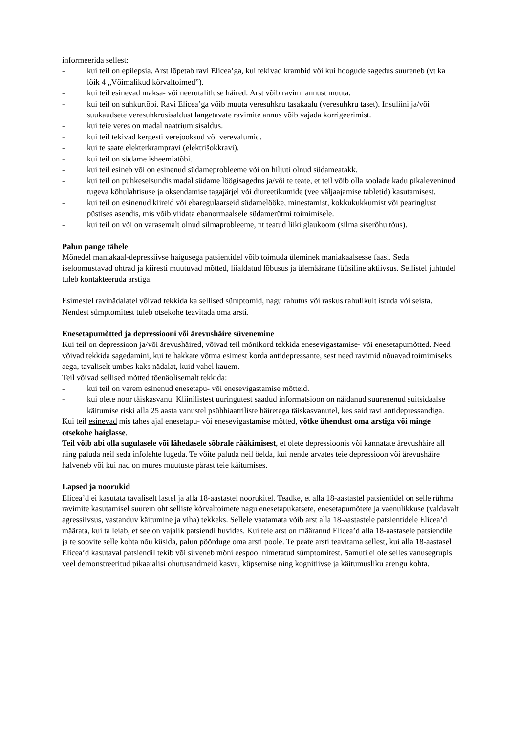informeerida sellest:
- kui teil on epilepsia. Arst lõpetab ravi Elicea’ga, kui tekivad krambid või kui hoogude sagedus suureneb (vt ka lõik 4 „Võimalikud kõrvaltoimed”).
- kui teil esinevad maksa- või neerutalitluse häired. Arst võib ravimi annust muuta.
- kui teil on suhkurtõbi. Ravi Elicea’ga võib muuta veresuhkru tasakaalu (veresuhkru taset). Insuliini ja/või suukaudsete veresuhkrusisaldust langetavate ravimite annus võib vajada korrigeerimist.
- kui teie veres on madal naatriumisisaldus.
- kui teil tekivad kergesti verejooksud või verevalumid.
- kui te saate elekterkrampravi (elektrišokkravi).
- kui teil on südame isheemiatõbi.
- kui teil esineb või on esinenud südameprobleeme või on hiljuti olnud südameatakk.
- kui teil on puhkeseisundis madal südame löögisagedus ja/või te teate, et teil võib olla soolade kadu pikaleveninud tugeva kõhulahtisuse ja oksendamise tagajärjel või diureetikumide (vee väljaajamise tabletid) kasutamisest.
- kui teil on esinenud kiireid või ebaregulaarseid südamelööke, minestamist, kokkukukkumist või pearinglust püstises asendis, mis võib viidata ebanormaalsele südamerütmi toimimisele.
- kui teil on või on varasemalt olnud silmaprobleeme, nt teatud liiki glaukoom (silma siserõhu tõus).
Palun pange tähele
Mõnedel maniakaal-depressiivse haigusega patsientidel võib toimuda üleminek maniakaalsesse faasi. Seda iseloomustavad ohtrad ja kiiresti muutuvad mõtted, liialdatud lõbusus ja ülemäärane füüsiline aktiivsus. Sellistel juhtudel tuleb kontakteeruda arstiga.
Esimestel ravinädalatel võivad tekkida ka sellised sümptomid, nagu rahutus või raskus rahulikult istuda või seista. Nendest sümptomitest tuleb otsekohe teavitada oma arsti.
Enesetapumõtted ja depressiooni või ärevushäire süvenemine
Kui teil on depressioon ja/või ärevushäired, võivad teil mõnikord tekkida enesevigastamise- või enesetapumõtted. Need võivad tekkida sagedamini, kui te hakkate võtma esimest korda antidepressante, sest need ravimid nõuavad toimimiseks aega, tavaliselt umbes kaks nädalat, kuid vahel kauem.
Teil võivad sellised mõtted tõenäolisemalt tekkida:
- kui teil on varem esinenud enesetapu- või enesevigastamise mõtteid.
- kui olete noor täiskasvanu. Kliinilistest uuringutest saadud informatsioon on näidanud suurenenud suitsidaalse käitumise riski alla 25 aasta vanustel psühhiaatriliste häiretega täiskasvanutel, kes said ravi antidepressandiga.
Kui teil esinevad mis tahes ajal enesetapu- või enesevigastamise mõtted, võtke ühendust oma arstiga või minge otsekohe haiglasse.
Teil võib abi olla sugulasele või lähedasele sõbrale rääkimisest, et olete depressioonis või kannatate ärevushäire all ning paluda neil seda infolehte lugeda. Te võite paluda neil öelda, kui nende arvates teie depressioon või ärevushäire halveneb või kui nad on mures muutuste pärast teie käitumises.
Lapsed ja noorukid
Elicea’d ei kasutata tavaliselt lastel ja alla 18-aastastel noorukitel. Teadke, et alla 18-aastastel patsientidel on selle rühma ravimite kasutamisel suurem oht selliste kõrvaltoimete nagu enesetapukatsete, enesetapumõtete ja vaenulikkuse (valdavalt agressiivsus, vastanduv käitumine ja viha) tekkeks. Sellele vaatamata võib arst alla 18-aastastele patsientidele Elicea’d määrata, kui ta leiab, et see on vajalik patsiendi huvides. Kui teie arst on määranud Elicea’d alla 18-aastasele patsiendile ja te soovite selle kohta nõu küsida, palun pöörduge oma arsti poole. Te peate arsti teavitama sellest, kui alla 18-aastasel Elicea’d kasutaval patsiendil tekib või süveneb mõni eespool nimetatud sümptomitest. Samuti ei ole selles vanusegrupis veel demonstreeritud pikaajalisi ohutusandmeid kasvu, küpsemise ning kognitiivse ja käitumusliku arengu kohta.